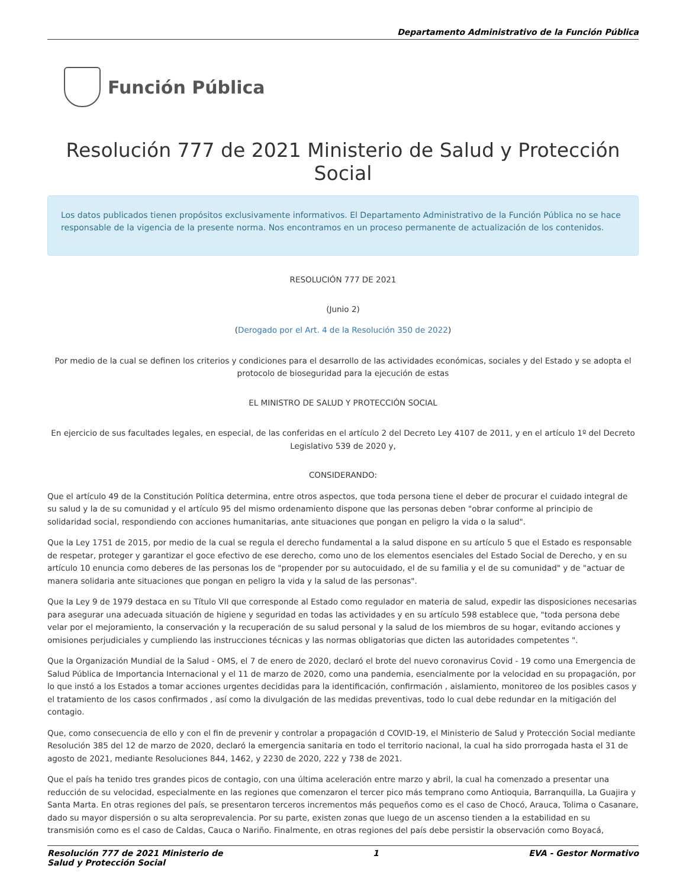Departamento Administrativo de la Función Pública
Función Pública
Resolución 777 de 2021 Ministerio de Salud y Protección Social
Los datos publicados tienen propósitos exclusivamente informativos. El Departamento Administrativo de la Función Pública no se hace responsable de la vigencia de la presente norma. Nos encontramos en un proceso permanente de actualización de los contenidos.
RESOLUCIÓN 777 DE 2021
(Junio 2)
(Derogado por el Art. 4 de la Resolución 350 de 2022)
Por medio de la cual se definen los criterios y condiciones para el desarrollo de las actividades económicas, sociales y del Estado y se adopta el protocolo de bioseguridad para la ejecución de estas
EL MINISTRO DE SALUD Y PROTECCIÓN SOCIAL
En ejercicio de sus facultades legales, en especial, de las conferidas en el artículo 2 del Decreto Ley 4107 de 2011, y en el artículo 1º del Decreto Legislativo 539 de 2020 y,
CONSIDERANDO:
Que el artículo 49 de la Constitución Política determina, entre otros aspectos, que toda persona tiene el deber de procurar el cuidado integral de su salud y la de su comunidad y el artículo 95 del mismo ordenamiento dispone que las personas deben "obrar conforme al principio de solidaridad social, respondiendo con acciones humanitarias, ante situaciones que pongan en peligro la vida o la salud".
Que la Ley 1751 de 2015, por medio de la cual se regula el derecho fundamental a la salud dispone en su artículo 5 que el Estado es responsable de respetar, proteger y garantizar el goce efectivo de ese derecho, como uno de los elementos esenciales del Estado Social de Derecho, y en su artículo 10 enuncia como deberes de las personas los de "propender por su autocuidado, el de su familia y el de su comunidad" y de "actuar de manera solidaria ante situaciones que pongan en peligro la vida y la salud de las personas".
Que la Ley 9 de 1979 destaca en su Título VII que corresponde al Estado como regulador en materia de salud, expedir las disposiciones necesarias para asegurar una adecuada situación de higiene y seguridad en todas las actividades y en su artículo 598 establece que, "toda persona debe velar por el mejoramiento, la conservación y la recuperación de su salud personal y la salud de los miembros de su hogar, evitando acciones y omisiones perjudiciales y cumpliendo las instrucciones técnicas y las normas obligatorias que dicten las autoridades competentes ".
Que la Organización Mundial de la Salud - OMS, el 7 de enero de 2020, declaró el brote del nuevo coronavirus Covid - 19 como una Emergencia de Salud Pública de Importancia Internacional y el 11 de marzo de 2020, como una pandemia, esencialmente por la velocidad en su propagación, por lo que instó a los Estados a tomar acciones urgentes decididas para la identificación, confirmación , aislamiento, monitoreo de los posibles casos y el tratamiento de los casos confirmados , así como la divulgación de las medidas preventivas, todo lo cual debe redundar en la mitigación del contagio.
Que, como consecuencia de ello y con el fin de prevenir y controlar a propagación d COVID-19, el Ministerio de Salud y Protección Social mediante Resolución 385 del 12 de marzo de 2020, declaró la emergencia sanitaria en todo el territorio nacional, la cual ha sido prorrogada hasta el 31 de agosto de 2021, mediante Resoluciones 844, 1462, y 2230 de 2020, 222 y 738 de 2021.
Que el país ha tenido tres grandes picos de contagio, con una última aceleración entre marzo y abril, la cual ha comenzado a presentar una reducción de su velocidad, especialmente en las regiones que comenzaron el tercer pico más temprano como Antioquia, Barranquilla, La Guajira y Santa Marta. En otras regiones del país, se presentaron terceros incrementos más pequeños como es el caso de Chocó, Arauca, Tolima o Casanare, dado su mayor dispersión o su alta seroprevalencia. Por su parte, existen zonas que luego de un ascenso tienden a la estabilidad en su transmisión como es el caso de Caldas, Cauca o Nariño. Finalmente, en otras regiones del país debe persistir la observación como Boyacá,
Resolución 777 de 2021 Ministerio de
Salud y Protección Social 1 EVA - Gestor Normativo